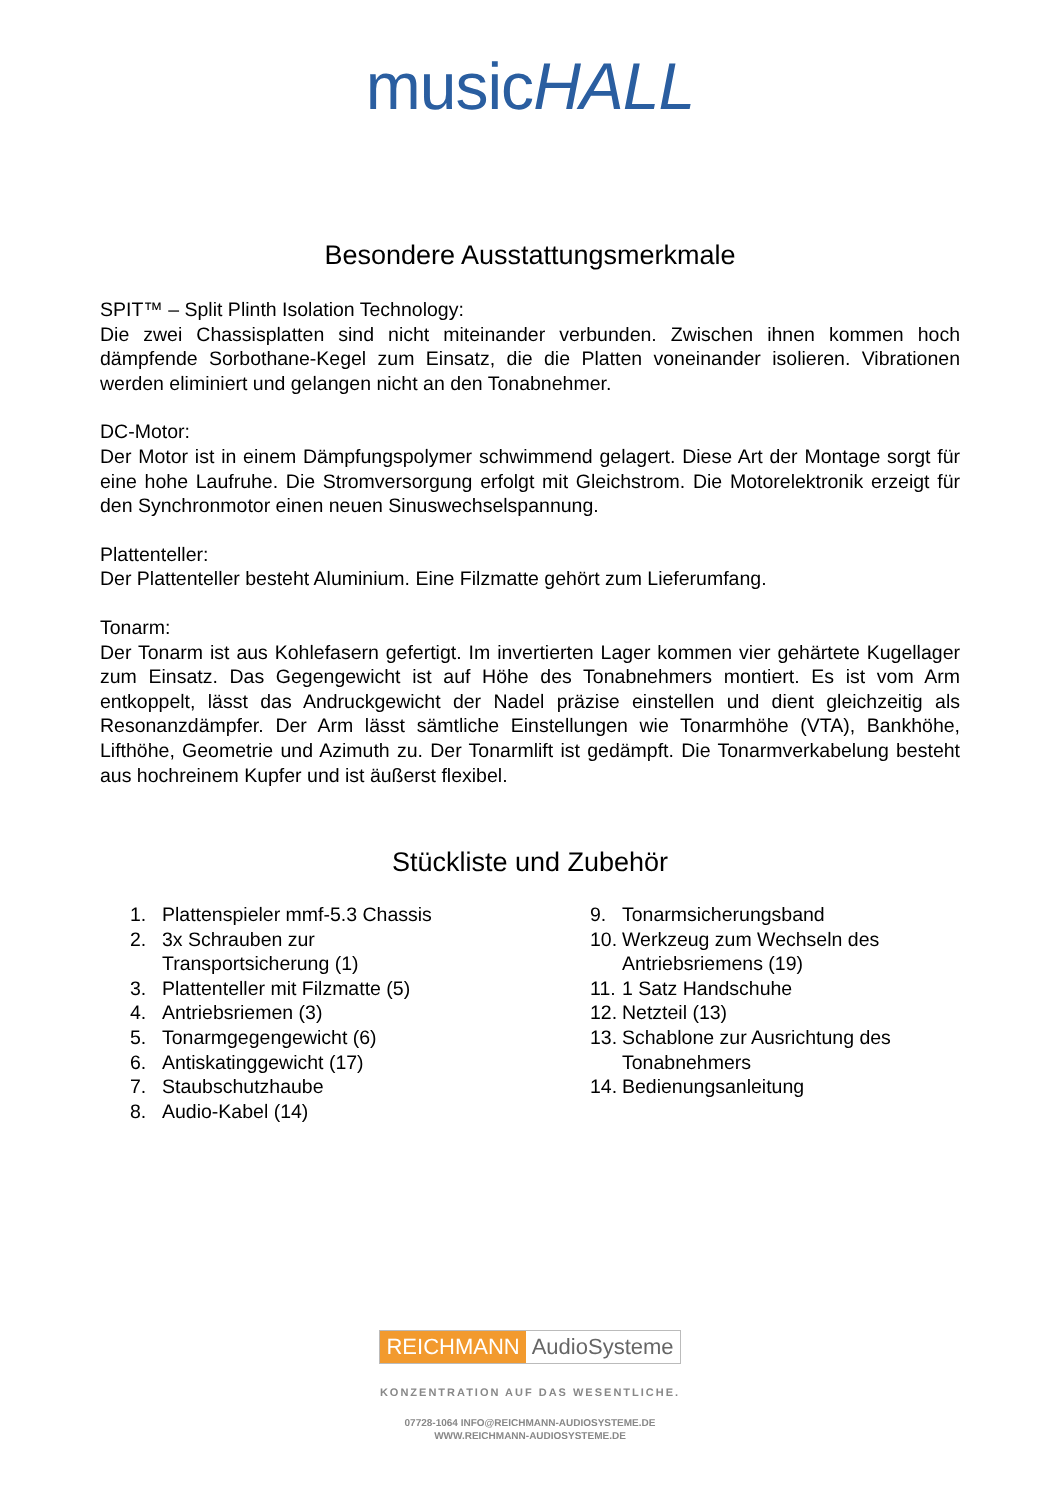musicHALL
Besondere Ausstattungsmerkmale
SPIT™ – Split Plinth Isolation Technology:
Die zwei Chassisplatten sind nicht miteinander verbunden. Zwischen ihnen kommen hoch dämpfende Sorbothane-Kegel zum Einsatz, die die Platten voneinander isolieren. Vibrationen werden eliminiert und gelangen nicht an den Tonabnehmer.
DC-Motor:
Der Motor ist in einem Dämpfungspolymer schwimmend gelagert. Diese Art der Montage sorgt für eine hohe Laufruhe. Die Stromversorgung erfolgt mit Gleichstrom. Die Motorelektronik erzeigt für den Synchronmotor einen neuen Sinuswechselspannung.
Plattenteller:
Der Plattenteller besteht Aluminium. Eine Filzmatte gehört zum Lieferumfang.
Tonarm:
Der Tonarm ist aus Kohlefasern gefertigt. Im invertierten Lager kommen vier gehärtete Kugellager zum Einsatz. Das Gegengewicht ist auf Höhe des Tonabnehmers montiert. Es ist vom Arm entkoppelt, lässt das Andruckgewicht der Nadel präzise einstellen und dient gleichzeitig als Resonanzdämpfer. Der Arm lässt sämtliche Einstellungen wie Tonarmhöhe (VTA), Bankhöhe, Lifthöhe, Geometrie und Azimuth zu. Der Tonarmlift ist gedämpft. Die Tonarmverkabelung besteht aus hochreinem Kupfer und ist äußerst flexibel.
Stückliste und Zubehör
1. Plattenspieler mmf-5.3 Chassis
2. 3x Schrauben zur
Transportsicherung (1)
3. Plattenteller mit Filzmatte (5)
4. Antriebsriemen (3)
5. Tonarmgegengewicht (6)
6. Antiskatinggewicht (17)
7. Staubschutzhaube
8. Audio-Kabel (14)
9. Tonarmsicherungsband
10. Werkzeug zum Wechseln des
Antriebsriemens (19)
11. 1 Satz Handschuhe
12. Netzteil (13)
13. Schablone zur Ausrichtung des
Tonabnehmers
14. Bedienungsanleitung
REICHMANN AudioSysteme
KONZENTRATION AUF DAS WESENTLICHE.
07728-1064 INFO@REICHMANN-AUDIOSYSTEME.DE
WWW.REICHMANN-AUDIOSYSTEME.DE